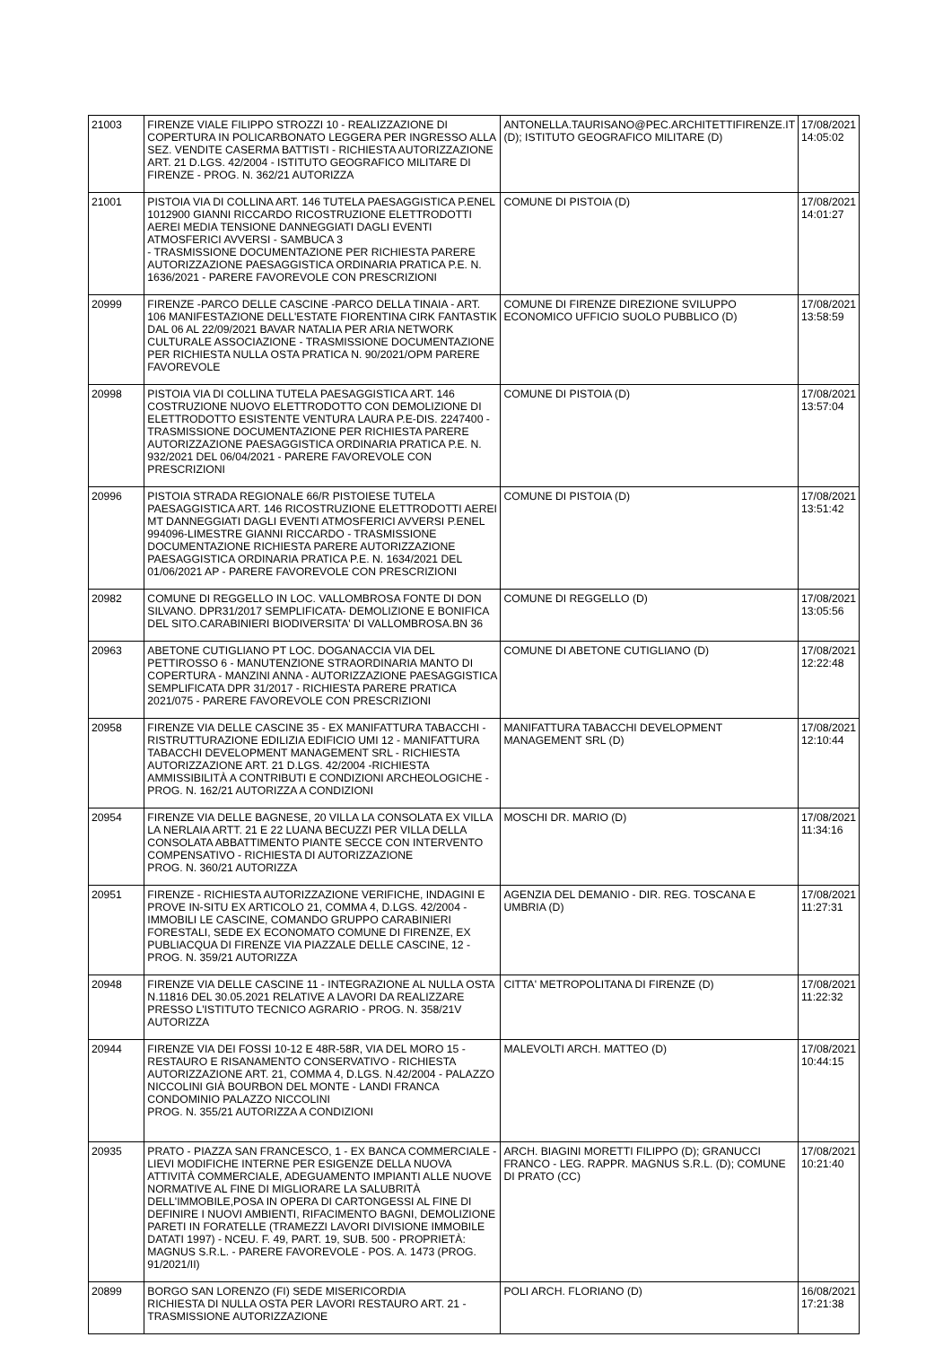| 21003 | FIRENZE VIALE FILIPPO STROZZI 10 - REALIZZAZIONE DI COPERTURA IN POLICARBONATO LEGGERA PER INGRESSO ALLA SEZ. VENDITE CASERMA BATTISTI - RICHIESTA AUTORIZZAZIONE ART. 21 D.LGS. 42/2004 - ISTITUTO GEOGRAFICO MILITARE DI FIRENZE - PROG. N. 362/21 AUTORIZZA | ANTONELLA.TAURISANO@PEC.ARCHITETTIFIRENZE.IT (D); ISTITUTO GEOGRAFICO MILITARE (D) | 17/08/2021 14:05:02 |
| 21001 | PISTOIA VIA DI COLLINA ART. 146 TUTELA PAESAGGISTICA P.ENEL 1012900 GIANNI RICCARDO RICOSTRUZIONE ELETTRODOTTI AEREI MEDIA TENSIONE DANNEGGIATI DAGLI EVENTI ATMOSFERICI AVVERSI - SAMBUCA 3 - TRASMISSIONE DOCUMENTAZIONE PER RICHIESTA PARERE AUTORIZZAZIONE PAESAGGISTICA ORDINARIA PRATICA P.E. N. 1636/2021 - PARERE FAVOREVOLE CON PRESCRIZIONI | COMUNE DI PISTOIA (D) | 17/08/2021 14:01:27 |
| 20999 | FIRENZE -PARCO DELLE CASCINE -PARCO DELLA TINAIA - ART. 106 MANIFESTAZIONE DELL'ESTATE FIORENTINA CIRK FANTASTIK DAL 06 AL 22/09/2021 BAVAR NATALIA PER ARIA NETWORK CULTURALE ASSOCIAZIONE - TRASMISSIONE DOCUMENTAZIONE PER RICHIESTA NULLA OSTA PRATICA N. 90/2021/OPM PARERE FAVOREVOLE | COMUNE DI FIRENZE DIREZIONE SVILUPPO ECONOMICO UFFICIO SUOLO PUBBLICO (D) | 17/08/2021 13:58:59 |
| 20998 | PISTOIA VIA DI COLLINA TUTELA PAESAGGISTICA ART. 146 COSTRUZIONE NUOVO ELETTRODOTTO CON DEMOLIZIONE DI ELETTRODOTTO ESISTENTE VENTURA LAURA P.E-DIS. 2247400 - TRASMISSIONE DOCUMENTAZIONE PER RICHIESTA PARERE AUTORIZZAZIONE PAESAGGISTICA ORDINARIA PRATICA P.E. N. 932/2021 DEL 06/04/2021 - PARERE FAVOREVOLE CON PRESCRIZIONI | COMUNE DI PISTOIA (D) | 17/08/2021 13:57:04 |
| 20996 | PISTOIA STRADA REGIONALE 66/R PISTOIESE TUTELA PAESAGGISTICA ART. 146 RICOSTRUZIONE ELETTRODOTTI AEREI MT DANNEGGIATI DAGLI EVENTI ATMOSFERICI AVVERSI P.ENEL 994096-LIMESTRE GIANNI RICCARDO - TRASMISSIONE DOCUMENTAZIONE RICHIESTA PARERE AUTORIZZAZIONE PAESAGGISTICA ORDINARIA PRATICA P.E. N. 1634/2021 DEL 01/06/2021 AP - PARERE FAVOREVOLE CON PRESCRIZIONI | COMUNE DI PISTOIA (D) | 17/08/2021 13:51:42 |
| 20982 | COMUNE DI REGGELLO IN LOC. VALLOMBROSA FONTE DI DON SILVANO. DPR31/2017 SEMPLIFICATA- DEMOLIZIONE E BONIFICA DEL SITO.CARABINIERI BIODIVERSITA' DI VALLOMBROSA.BN 36 | COMUNE DI REGGELLO (D) | 17/08/2021 13:05:56 |
| 20963 | ABETONE CUTIGLIANO PT LOC. DOGANACCIA VIA DEL PETTIROSSO 6 - MANUTENZIONE STRAORDINARIA MANTO DI COPERTURA - MANZINI ANNA - AUTORIZZAZIONE PAESAGGISTICA SEMPLIFICATA DPR 31/2017 - RICHIESTA PARERE PRATICA 2021/075 - PARERE FAVOREVOLE CON PRESCRIZIONI | COMUNE DI ABETONE CUTIGLIANO (D) | 17/08/2021 12:22:48 |
| 20958 | FIRENZE VIA DELLE CASCINE 35 - EX MANIFATTURA TABACCHI - RISTRUTTURAZIONE EDILIZIA EDIFICIO UMI 12 - MANIFATTURA TABACCHI DEVELOPMENT MANAGEMENT SRL - RICHIESTA AUTORIZZAZIONE ART. 21 D.LGS. 42/2004 -RICHIESTA AMMISSIBILITÀ A CONTRIBUTI E CONDIZIONI ARCHEOLOGICHE - PROG. N. 162/21 AUTORIZZA A CONDIZIONI | MANIFATTURA TABACCHI DEVELOPMENT MANAGEMENT SRL (D) | 17/08/2021 12:10:44 |
| 20954 | FIRENZE VIA DELLE BAGNESE, 20 VILLA LA CONSOLATA EX VILLA LA NERLAIA ARTT. 21 E 22 LUANA BECUZZI PER VILLA DELLA CONSOLATA ABBATTIMENTO PIANTE SECCE CON INTERVENTO COMPENSATIVO - RICHIESTA DI AUTORIZZAZIONE PROG. N. 360/21 AUTORIZZA | MOSCHI DR. MARIO (D) | 17/08/2021 11:34:16 |
| 20951 | FIRENZE - RICHIESTA AUTORIZZAZIONE VERIFICHE, INDAGINI E PROVE IN-SITU EX ARTICOLO 21, COMMA 4, D.LGS. 42/2004 - IMMOBILI LE CASCINE, COMANDO GRUPPO CARABINIERI FORESTALI, SEDE EX ECONOMATO COMUNE DI FIRENZE, EX PUBLIACQUA DI FIRENZE VIA PIAZZALE DELLE CASCINE, 12 - PROG. N. 359/21 AUTORIZZA | AGENZIA DEL DEMANIO - DIR. REG. TOSCANA E UMBRIA (D) | 17/08/2021 11:27:31 |
| 20948 | FIRENZE VIA DELLE CASCINE 11 - INTEGRAZIONE AL NULLA OSTA N.11816 DEL 30.05.2021 RELATIVE A LAVORI DA REALIZZARE PRESSO L'ISTITUTO TECNICO AGRARIO - PROG. N. 358/21V AUTORIZZA | CITTA' METROPOLITANA DI FIRENZE (D) | 17/08/2021 11:22:32 |
| 20944 | FIRENZE VIA DEI FOSSI 10-12 E 48R-58R, VIA DEL MORO 15 - RESTAURO E RISANAMENTO CONSERVATIVO - RICHIESTA AUTORIZZAZIONE ART. 21, COMMA 4, D.LGS. N.42/2004 - PALAZZO NICCOLINI GIÀ BOURBON DEL MONTE - LANDI FRANCA CONDOMINIO PALAZZO NICCOLINI PROG. N. 355/21 AUTORIZZA A CONDIZIONI | MALEVOLTI ARCH. MATTEO (D) | 17/08/2021 10:44:15 |
| 20935 | PRATO - PIAZZA SAN FRANCESCO, 1 - EX BANCA COMMERCIALE - LIEVI MODIFICHE INTERNE PER ESIGENZE DELLA NUOVA ATTIVITÀ COMMERCIALE, ADEGUAMENTO IMPIANTI ALLE NUOVE NORMATIVE AL FINE DI MIGLIORARE LA SALUBRITÀ DELL'IMMOBILE,POSA IN OPERA DI CARTONGESSI AL FINE DI DEFINIRE I NUOVI AMBIENTI, RIFACIMENTO BAGNI, DEMOLIZIONE PARETI IN FORATELLE (TRAMEZZI LAVORI DIVISIONE IMMOBILE DATATI 1997) - NCEU. F. 49, PART. 19, SUB. 500 - PROPRIETÀ: MAGNUS S.R.L. - PARERE FAVOREVOLE - POS. A. 1473 (PROG. 91/2021/II) | ARCH. BIAGINI MORETTI FILIPPO (D); GRANUCCI FRANCO - LEG. RAPPR. MAGNUS S.R.L. (D); COMUNE DI PRATO (CC) | 17/08/2021 10:21:40 |
| 20899 | BORGO SAN LORENZO (FI) SEDE MISERICORDIA RICHIESTA DI NULLA OSTA PER LAVORI RESTAURO ART. 21 - TRASMISSIONE AUTORIZZAZIONE | POLI ARCH. FLORIANO (D) | 16/08/2021 17:21:38 |